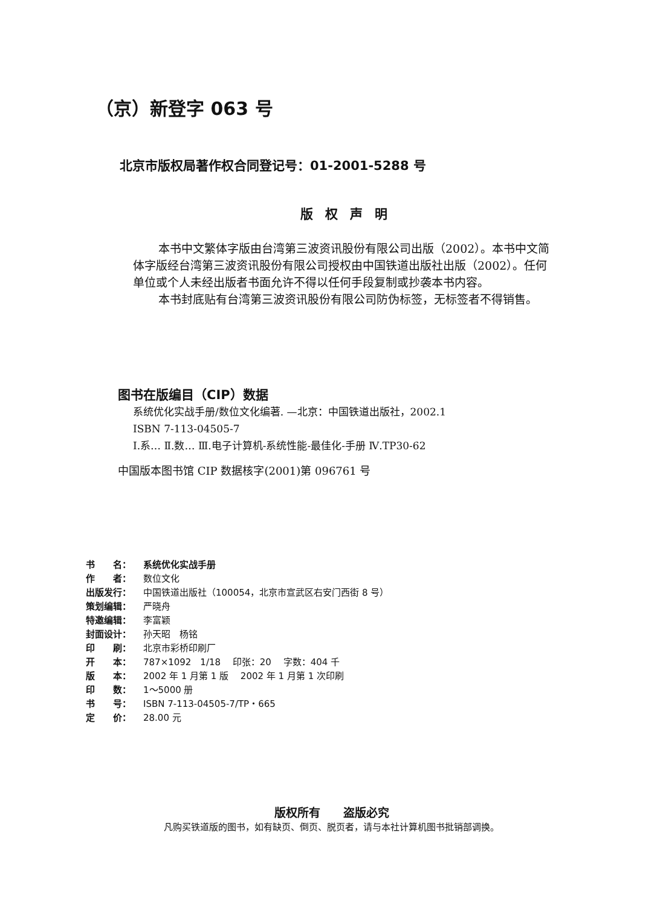（京）新登字 063 号
北京市版权局著作权合同登记号：01-2001-5288 号
版权声明
本书中文繁体字版由台湾第三波资讯股份有限公司出版（2002）。本书中文简体字版经台湾第三波资讯股份有限公司授权由中国铁道出版社出版（2002）。任何单位或个人未经出版者书面允许不得以任何手段复制或抄袭本书内容。
本书封底贴有台湾第三波资讯股份有限公司防伪标签，无标签者不得销售。
图书在版编目（CIP）数据
系统优化实战手册/数位文化编著. —北京：中国铁道出版社，2002.1
ISBN 7-113-04505-7
Ⅰ.系… Ⅱ.数… Ⅲ.电子计算机-系统性能-最佳化-手册 Ⅳ.TP30-62
中国版本图书馆 CIP 数据核字(2001)第 096761 号
书　　名： 系统优化实战手册
作　　者： 数位文化
出版发行： 中国铁道出版社（100054，北京市宣武区右安门西街 8 号）
策划编辑： 严晓舟
特邀编辑： 李富颖
封面设计： 孙天昭　杨铭
印　　刷： 北京市彩桥印刷厂
开　　本： 787×1092　1/18　 印张：20　 字数：404 千
版　　本： 2002 年 1 月第 1 版　 2002 年 1 月第 1 次印刷
印　　数： 1～5000 册
书　　号： ISBN 7-113-04505-7/TP・665
定　　价： 28.00 元
版权所有　　盗版必究
凡购买铁道版的图书，如有缺页、倒页、脱页者，请与本社计算机图书批销部调换。